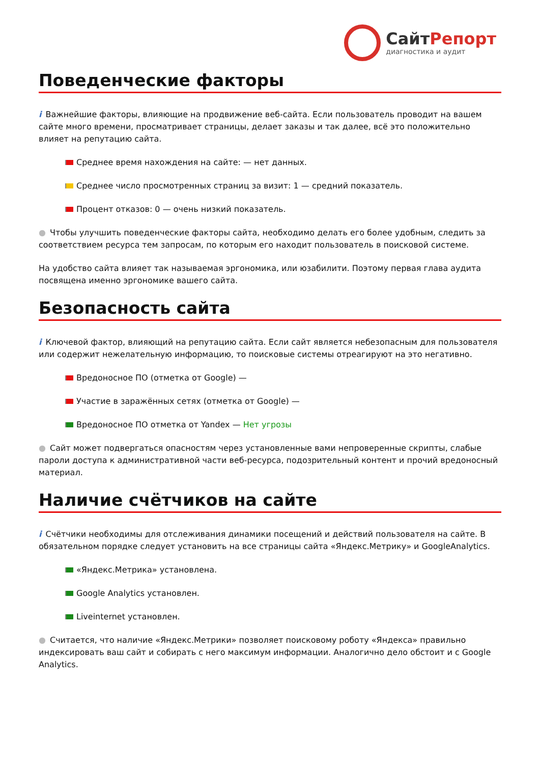СайтРепорт
диагностика и аудит
Поведенческие факторы
i Важнейшие факторы, влияющие на продвижение веб-сайта. Если пользователь проводит на вашем сайте много времени, просматривает страницы, делает заказы и так далее, всё это положительно влияет на репутацию сайта.
Среднее время нахождения на сайте: — нет данных.
Среднее число просмотренных страниц за визит: 1 — средний показатель.
Процент отказов: 0 — очень низкий показатель.
● Чтобы улучшить поведенческие факторы сайта, необходимо делать его более удобным, следить за соответствием ресурса тем запросам, по которым его находит пользователь в поисковой системе.
На удобство сайта влияет так называемая эргономика, или юзабилити. Поэтому первая глава аудита посвящена именно эргономике вашего сайта.
Безопасность сайта
i Ключевой фактор, влияющий на репутацию сайта. Если сайт является небезопасным для пользователя или содержит нежелательную информацию, то поисковые системы отреагируют на это негативно.
Вредоносное ПО (отметка от Google) —
Участие в заражённых сетях (отметка от Google) —
Вредоносное ПО отметка от Yandex — Нет угрозы
● Сайт может подвергаться опасностям через установленные вами непроверенные скрипты, слабые пароли доступа к административной части веб-ресурса, подозрительный контент и прочий вредоносный материал.
Наличие счётчиков на сайте
i Счётчики необходимы для отслеживания динамики посещений и действий пользователя на сайте. В обязательном порядке следует установить на все страницы сайта «Яндекс.Метрику» и GoogleAnalytics.
«Яндекс.Метрика» установлена.
Google Analytics установлен.
Liveinternet установлен.
● Считается, что наличие «Яндекс.Метрики» позволяет поисковому роботу «Яндекса» правильно индексировать ваш сайт и собирать с него максимум информации. Аналогично дело обстоит и с Google Analytics.